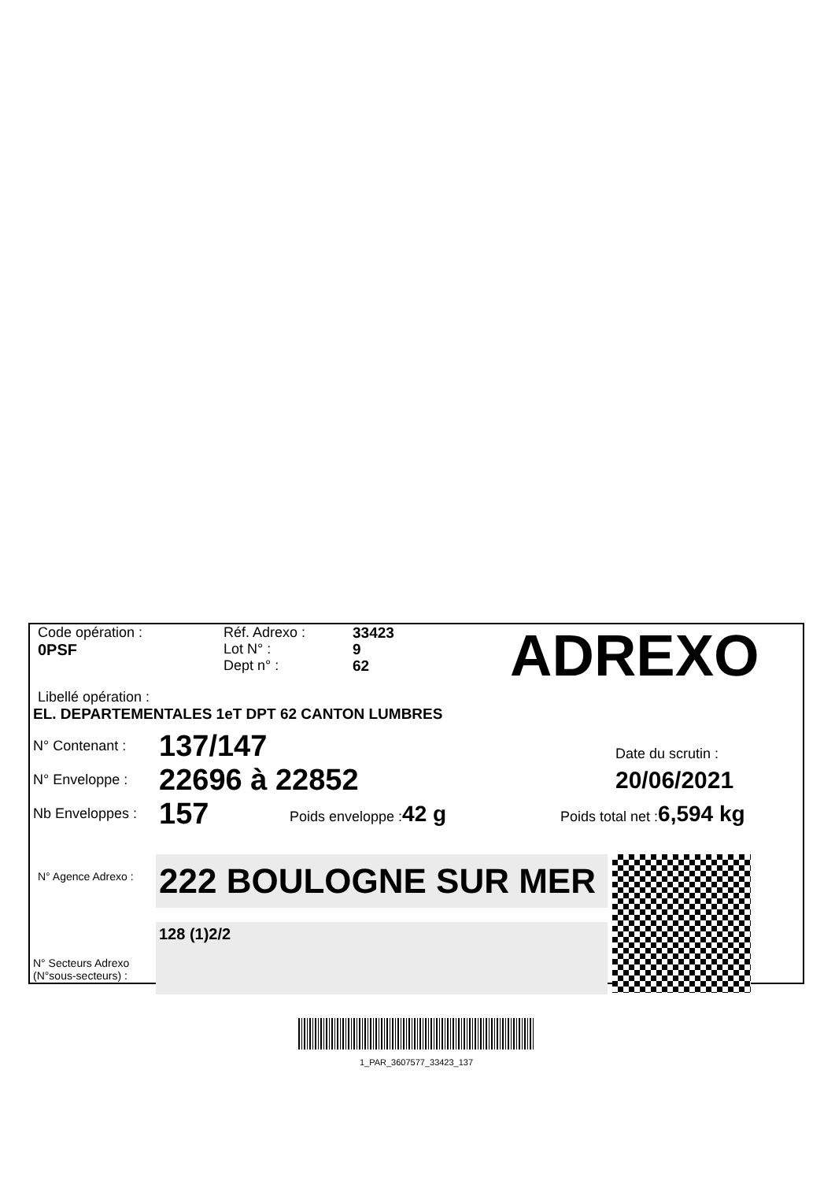Code opération :
0PSF
Réf. Adrexo :
Lot N° :
Dept n° :
33423
9
62
ADREXO
Libellé opération :
EL. DEPARTEMENTALES 1eT DPT 62 CANTON LUMBRES
N° Contenant :
137/147
Date du scrutin :
N° Enveloppe :
22696 à 22852
20/06/2021
Nb Enveloppes :
157
Poids enveloppe :42 g
Poids total net :6,594 kg
N° Agence Adrexo :
N° Secteurs Adrexo
(N°sous-secteurs) :
222 BOULOGNE SUR MER
128 (1)2/2
1_PAR_3607577_33423_137